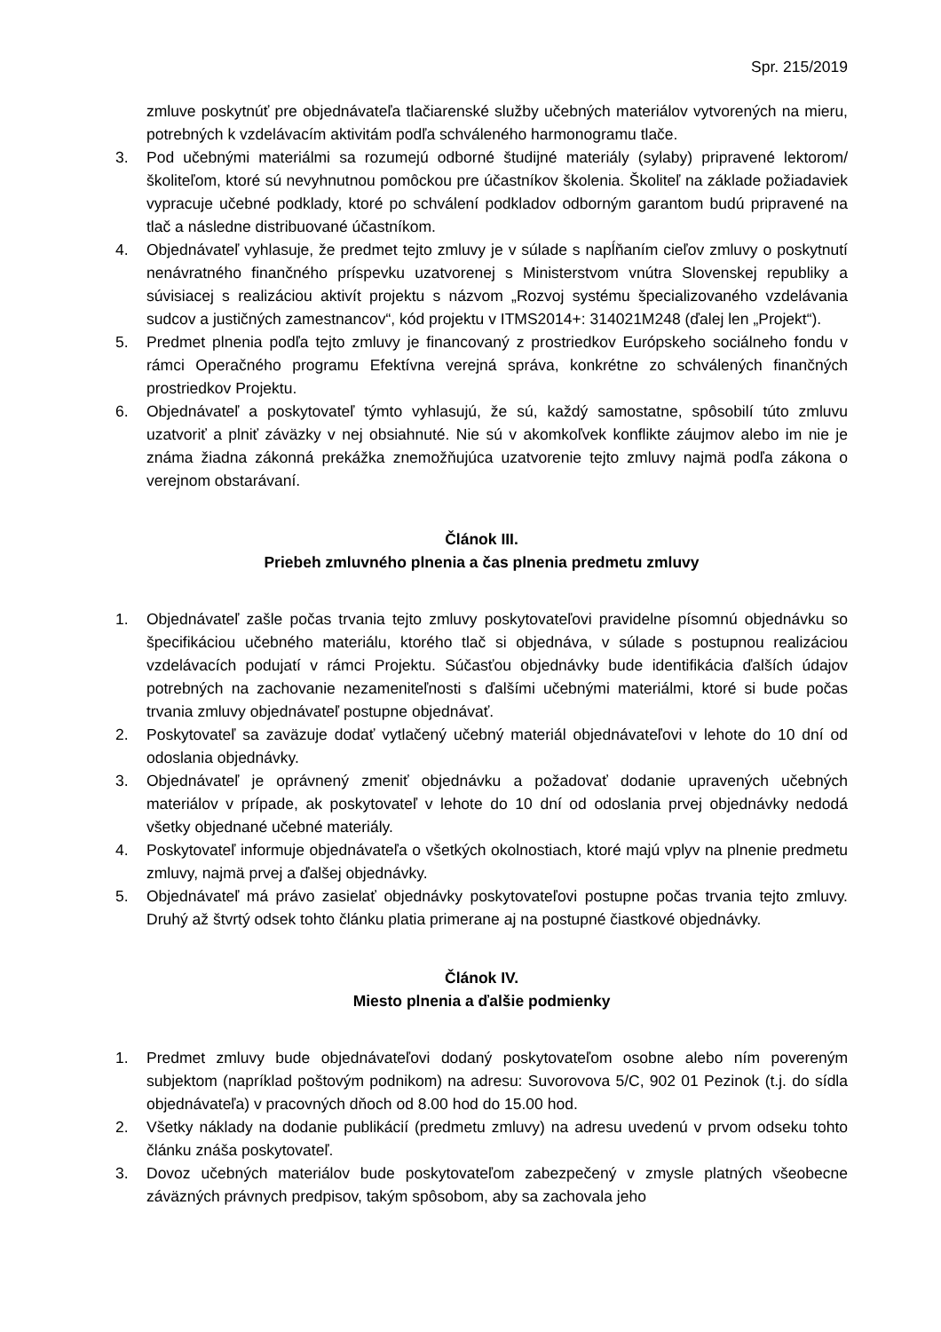Spr. 215/2019
zmluve poskytnúť pre objednávateľa tlačiarenské služby učebných materiálov vytvorených na mieru, potrebných k vzdelávacím aktivitám podľa schváleného harmonogramu tlače.
3. Pod učebnými materiálmi sa rozumejú odborné študijné materiály (sylaby) pripravené lektorom/školiteľom, ktoré sú nevyhnutnou pomôckou pre účastníkov školenia. Školiteľ na základe požiadaviek vypracuje učebné podklady, ktoré po schválení podkladov odborným garantom budú pripravené na tlač a následne distribuované účastníkom.
4. Objednávateľ vyhlasuje, že predmet tejto zmluvy je v súlade s napĺňaním cieľov zmluvy o poskytnutí nenávratného finančného príspevku uzatvorenej s Ministerstvom vnútra Slovenskej republiky a súvisiacej s realizáciou aktivít projektu s názvom „Rozvoj systému špecializovaného vzdelávania sudcov a justičných zamestnancov“, kód projektu v ITMS2014+: 314021M248 (ďalej len „Projekt“).
5. Predmet plnenia podľa tejto zmluvy je financovaný z prostriedkov Európskeho sociálneho fondu v rámci Operačného programu Efektívna verejná správa, konkrétne zo schválených finančných prostriedkov Projektu.
6. Objednávateľ a poskytovateľ týmto vyhlasujú, že sú, každý samostatne, spôsobilí túto zmluvu uzatvoriť a plniť záväzky v nej obsiahnuté. Nie sú v akomkoľvek konflikte záujmov alebo im nie je známa žiadna zákonná prekážka znemožňujúca uzatvorenie tejto zmluvy najmä podľa zákona o verejnom obstarávaní.
Článok III.
Priebeh zmluvného plnenia a čas plnenia predmetu zmluvy
1. Objednávateľ zašle počas trvania tejto zmluvy poskytovateľovi pravidelne písomnú objednávku so špecifikáciou učebného materiálu, ktorého tlač si objednáva, v súlade s postupnou realizáciou vzdelávacích podujatí v rámci Projektu. Súčasťou objednávky bude identifikácia ďalších údajov potrebných na zachovanie nezameniteľnosti s ďalšími učebnými materiálmi, ktoré si bude počas trvania zmluvy objednávateľ postupne objednávať.
2. Poskytovateľ sa zaväzuje dodať vytlačený učebný materiál objednávateľovi v lehote do 10 dní od odoslania objednávky.
3. Objednávateľ je oprávnený zmeniť objednávku a požadovať dodanie upravených učebných materiálov v prípade, ak poskytovateľ v lehote do 10 dní od odoslania prvej objednávky nedodá všetky objednané učebné materiály.
4. Poskytovateľ informuje objednávateľa o všetkých okolnostiach, ktoré majú vplyv na plnenie predmetu zmluvy, najmä prvej a ďalšej objednávky.
5. Objednávateľ má právo zasielať objednávky poskytovateľovi postupne počas trvania tejto zmluvy. Druhý až štvrtý odsek tohto článku platia primerane aj na postupné čiastkové objednávky.
Článok IV.
Miesto plnenia a ďalšie podmienky
1. Predmet zmluvy bude objednávateľovi dodaný poskytovateľom osobne alebo ním povereným subjektom (napríklad poštovým podnikom) na adresu: Suvorovova 5/C, 902 01 Pezinok (t.j. do sídla objednávateľa) v pracovných dňoch od 8.00 hod do 15.00 hod.
2. Všetky náklady na dodanie publikácií (predmetu zmluvy) na adresu uvedenú v prvom odseku tohto článku znáša poskytovateľ.
3. Dovoz učebných materiálov bude poskytovateľom zabezpečený v zmysle platných všeobecne záväzných právnych predpisov, takým spôsobom, aby sa zachovala jeho